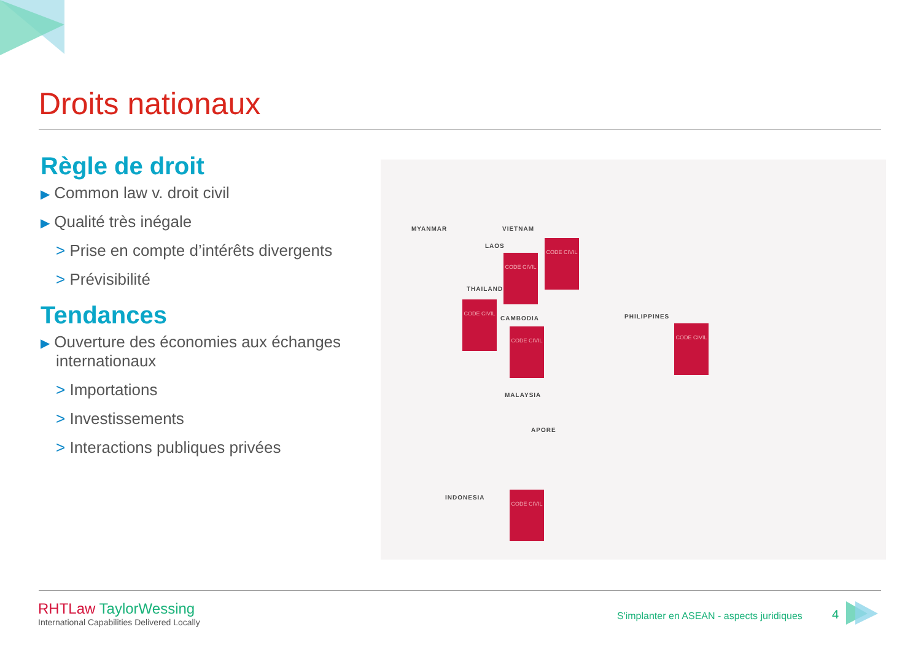Droits nationaux
Règle de droit
▶ Common law v. droit civil
▶ Qualité très inégale
> Prise en compte d’intérêts divergents
> Prévisibilité
Tendances
▶ Ouverture des économies aux échanges internationaux
> Importations
> Investissements
> Interactions publiques privées
MYANMAR VIETNAM
LAOS
THAILAND
CAMBODIA PHILIPPINES
MALAYSIA
APORE
INDONESIA
CODE CIVIL
CODE CIVIL
CODE CIVIL
CODE CIVIL CODE CIVIL
CODE CIVIL
RHTLaw TaylorWessing
International Capabilities Delivered Locally
S'implanter en ASEAN - aspects juridiques
4